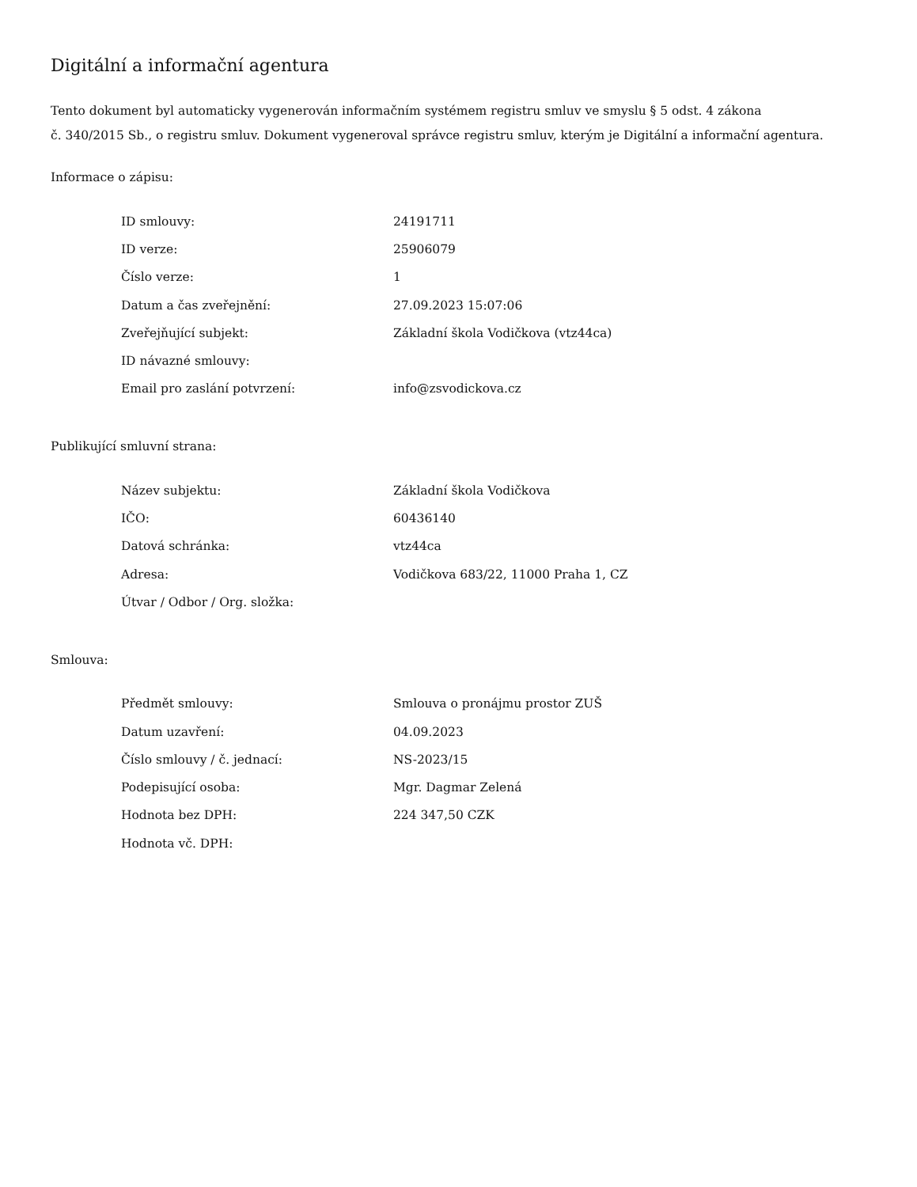Digitální a informační agentura
Tento dokument byl automaticky vygenerován informačním systémem registru smluv ve smyslu § 5 odst. 4 zákona
č. 340/2015 Sb., o registru smluv. Dokument vygeneroval správce registru smluv, kterým je Digitální a informační agentura.
Informace o zápisu:
| ID smlouvy: | 24191711 |
| ID verze: | 25906079 |
| Číslo verze: | 1 |
| Datum a čas zveřejnění: | 27.09.2023 15:07:06 |
| Zveřejňující subjekt: | Základní škola Vodičkova (vtz44ca) |
| ID návazné smlouvy: | |
| Email pro zaslání potvrzení: | info@zsvodickova.cz |
Publikující smluvní strana:
| Název subjektu: | Základní škola Vodičkova |
| IČO: | 60436140 |
| Datová schránka: | vtz44ca |
| Adresa: | Vodičkova 683/22, 11000 Praha 1, CZ |
| Útvar / Odbor / Org. složka: | |
Smlouva:
| Předmět smlouvy: | Smlouva o pronájmu prostor ZUŠ |
| Datum uzavření: | 04.09.2023 |
| Číslo smlouvy / č. jednací: | NS-2023/15 |
| Podepisující osoba: | Mgr. Dagmar Zelená |
| Hodnota bez DPH: | 224 347,50 CZK |
| Hodnota vč. DPH: | |